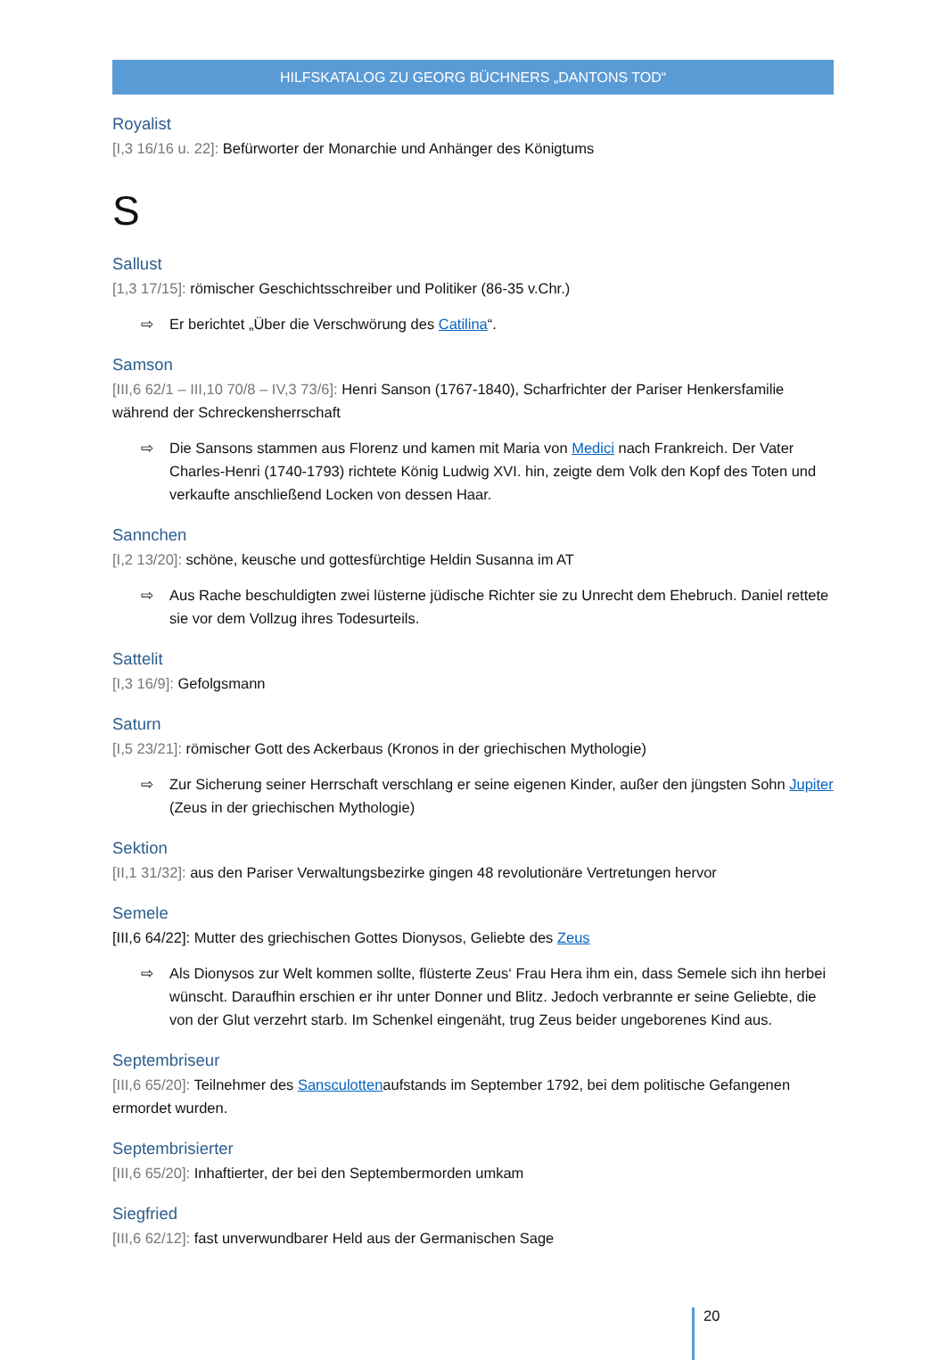HILFSKATALOG ZU GEORG BÜCHNERS „DANTONS TOD“
Royalist
[I,3 16/16 u. 22]: Befürworter der Monarchie und Anhänger des Königtums
S
Sallust
[1,3 17/15]: römischer Geschichtsschreiber und Politiker (86-35 v.Chr.)
⇨ Er berichtet „Über die Verschwörung des Catilina“.
Samson
[III,6 62/1 – III,10 70/8 – IV,3 73/6]: Henri Sanson (1767-1840), Scharfrichter der Pariser Henkersfamilie während der Schreckensherrschaft
⇨ Die Sansons stammen aus Florenz und kamen mit Maria von Medici nach Frankreich. Der Vater Charles-Henri (1740-1793) richtete König Ludwig XVI. hin, zeigte dem Volk den Kopf des Toten und verkaufte anschließend Locken von dessen Haar.
Sannchen
[I,2 13/20]: schöne, keusche und gottesfürchtige Heldin Susanna im AT
⇨ Aus Rache beschuldigten zwei lüsterne jüdische Richter sie zu Unrecht dem Ehebruch. Daniel rettete sie vor dem Vollzug ihres Todesurteils.
Sattelit
[I,3 16/9]: Gefolgsmann
Saturn
[I,5 23/21]: römischer Gott des Ackerbaus (Kronos in der griechischen Mythologie)
⇨ Zur Sicherung seiner Herrschaft verschlang er seine eigenen Kinder, außer den jüngsten Sohn Jupiter (Zeus in der griechischen Mythologie)
Sektion
[II,1 31/32]: aus den Pariser Verwaltungsbezirke gingen 48 revolutionäre Vertretungen hervor
Semele
[III,6 64/22]: Mutter des griechischen Gottes Dionysos, Geliebte des Zeus
⇨ Als Dionysos zur Welt kommen sollte, flüsterte Zeus‘ Frau Hera ihm ein, dass Semele sich ihn herbei wünscht. Daraufhin erschien er ihr unter Donner und Blitz. Jedoch verbrannte er seine Geliebte, die von der Glut verzehrt starb. Im Schenkel eingenäht, trug Zeus beider ungeborenes Kind aus.
Septembriseur
[III,6 65/20]: Teilnehmer des Sansculottenaufstands im September 1792, bei dem politische Gefangenen ermordet wurden.
Septembrisierter
[III,6 65/20]: Inhaftierter, der bei den Septembermorden umkam
Siegfried
[III,6 62/12]: fast unverwundbarer Held aus der Germanischen Sage
20